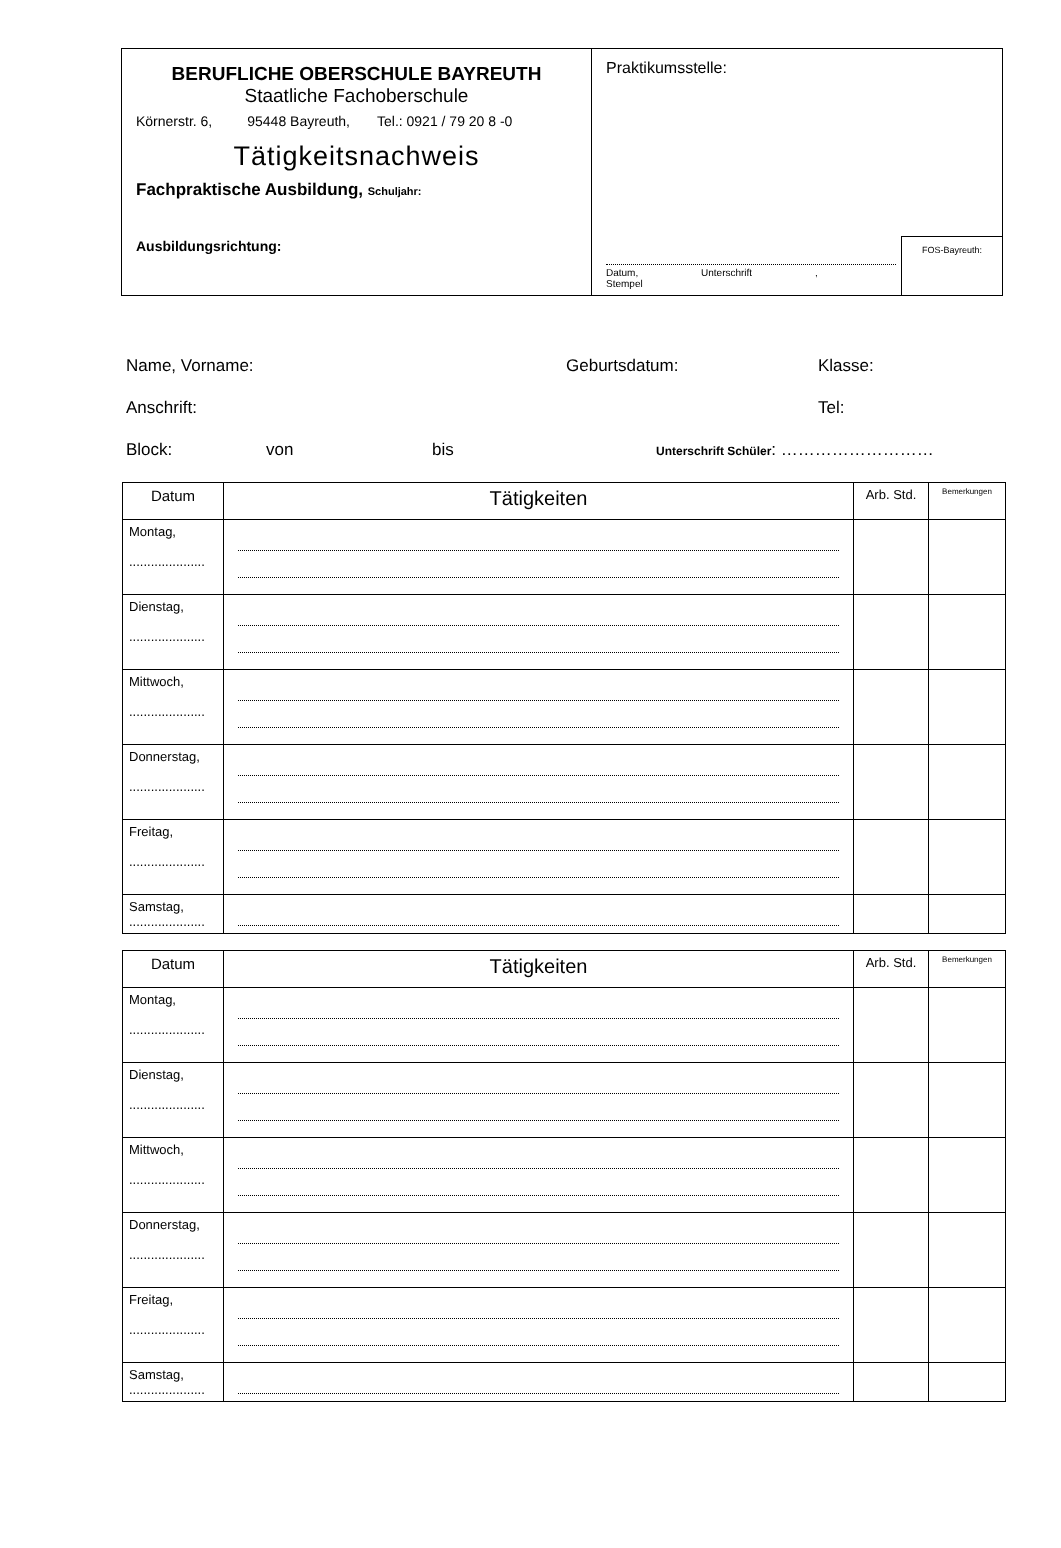BERUFLICHE OBERSCHULE BAYREUTH
Staatliche Fachoberschule
Körnerstr. 6, 95448 Bayreuth, Tel.: 0921 / 79 20 8 -0
Tätigkeitsnachweis
Fachpraktische Ausbildung, Schuljahr:
Ausbildungsrichtung:
Praktikumsstelle:
Datum, Unterschrift , Stempel
FOS-Bayreuth:
Name, Vorname: Geburtsdatum: Klasse:
Anschrift: Tel:
Block: von bis Unterschrift Schüler: ………………………
| Datum | Tätigkeiten | Arb. Std. | Bemerkungen |
| --- | --- | --- | --- |
| Montag, ..................... | | | |
| Dienstag, ..................... | | | |
| Mittwoch, ..................... | | | |
| Donnerstag, ..................... | | | |
| Freitag, ..................... | | | |
| Samstag, ..................... | | | |
| Datum | Tätigkeiten | Arb. Std. | Bemerkungen |
| --- | --- | --- | --- |
| Montag, ..................... | | | |
| Dienstag, ..................... | | | |
| Mittwoch, ..................... | | | |
| Donnerstag, ..................... | | | |
| Freitag, ..................... | | | |
| Samstag, ..................... | | | |